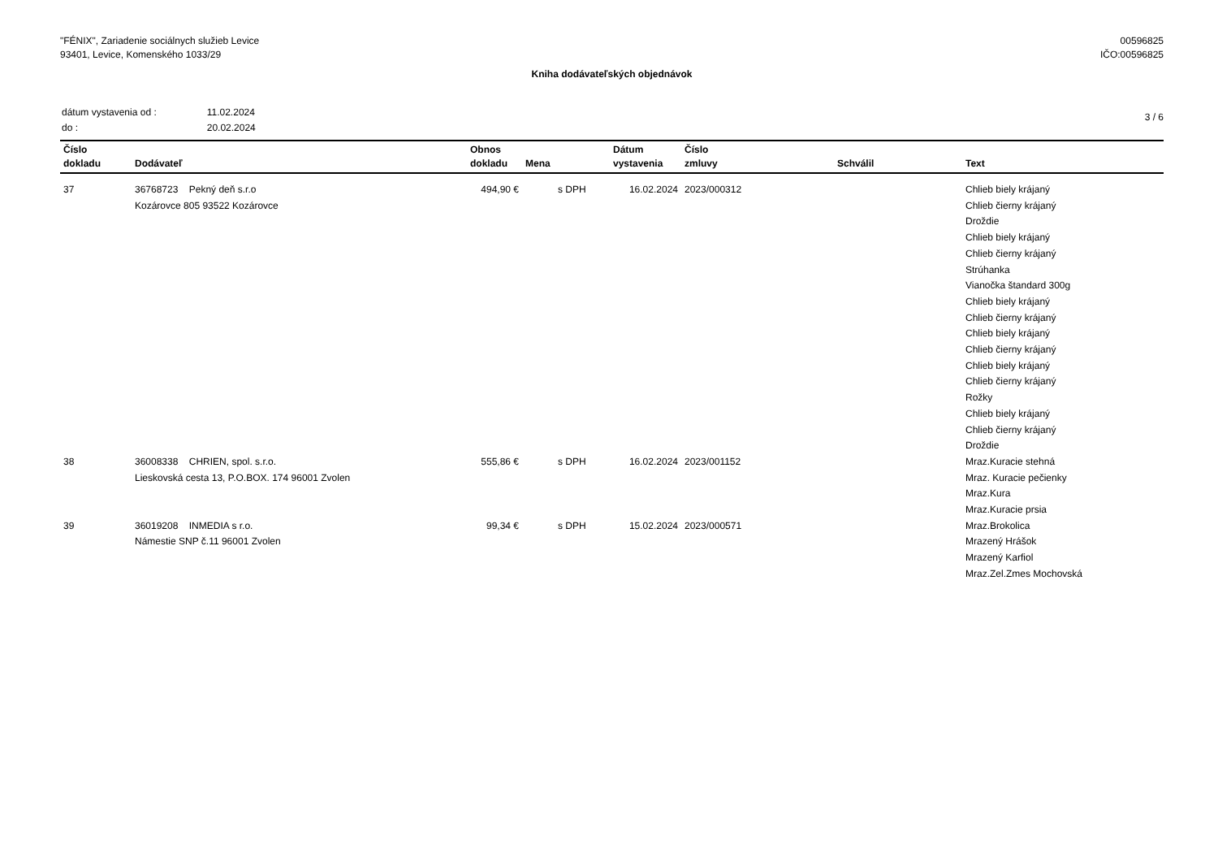"FÉNIX", Zariadenie sociálnych služieb Levice
93401, Levice, Komenského 1033/29
00596825
IČO:00596825
Kniha dodávateľských objednávok
| dátum vystavenia od : | 11.02.2024 |
| do : | 20.02.2024 |
3 / 6
| Číslo dokladu | Dodávateľ | Obnos dokladu | Mena | Dátum vystavenia | Číslo zmluvy | Schválil | Text |
| --- | --- | --- | --- | --- | --- | --- | --- |
| 37 | 36768723 Pekný deň s.r.o Kozárovce 805 93522 Kozárovce | 494,90 € | s DPH | 16.02.2024 | 2023/000312 | | Chlieb biely krájaný Chlieb čierny krájaný Droždie Chlieb biely krájaný Chlieb čierny krájaný Strúhanka Vianočka štandard 300g Chlieb biely krájaný Chlieb čierny krájaný Chlieb biely krájaný Chlieb čierny krájaný Chlieb biely krájaný Chlieb čierny krájaný Rožky Chlieb biely krájaný Chlieb čierny krájaný Droždie |
| 38 | 36008338 CHRIEN, spol. s.r.o. Lieskovská cesta 13, P.O.BOX. 174 96001 Zvolen | 555,86 € | s DPH | 16.02.2024 | 2023/001152 | | Mraz.Kuracie stehná Mraz. Kuracie pečienky Mraz.Kura Mraz.Kuracie prsia |
| 39 | 36019208 INMEDIA s r.o. Námestie SNP č.11 96001 Zvolen | 99,34 € | s DPH | 15.02.2024 | 2023/000571 | | Mraz.Brokolica Mrazený Hrášok Mrazený Karfiol Mraz.Zel.Zmes Mochovská |